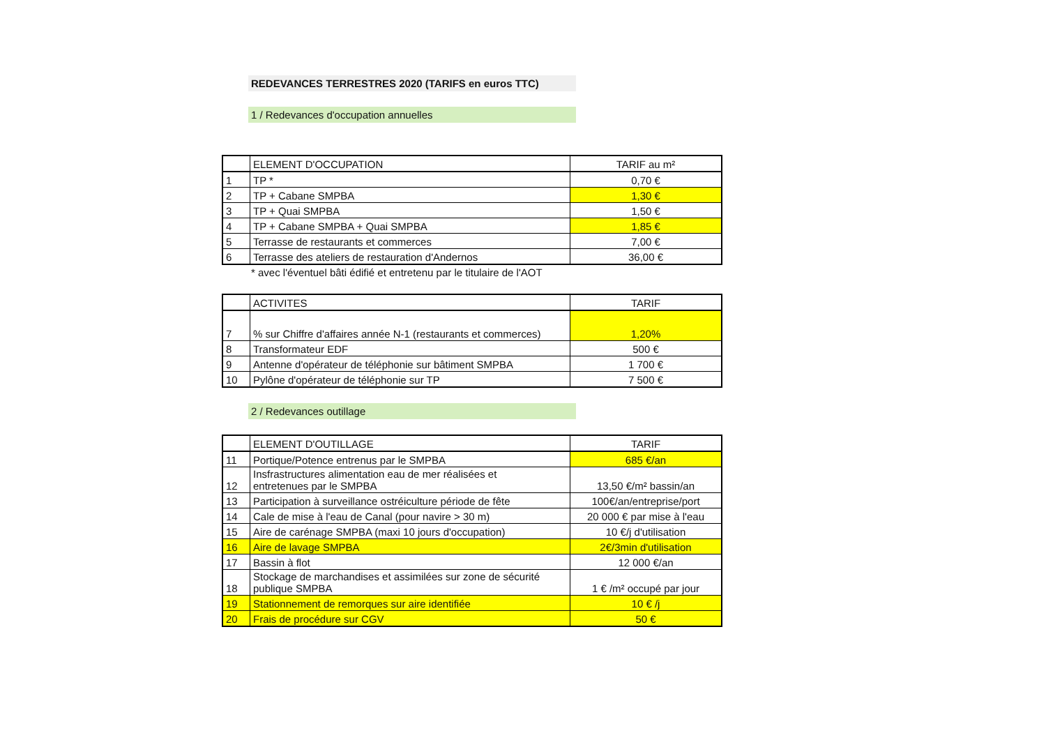REDEVANCES TERRESTRES 2020 (TARIFS en euros TTC)
1 / Redevances d'occupation annuelles
| | ELEMENT D'OCCUPATION | TARIF au m² |
| --- | --- | --- |
| 1 | TP * | 0,70 € |
| 2 | TP + Cabane SMPBA | 1,30 € |
| 3 | TP + Quai SMPBA | 1,50 € |
| 4 | TP + Cabane SMPBA + Quai SMPBA | 1,85 € |
| 5 | Terrasse de restaurants et commerces | 7,00 € |
| 6 | Terrasse des ateliers de restauration d'Andernos | 36,00 € |
* avec l'éventuel bâti édifié et entretenu par le titulaire de l'AOT
| | ACTIVITES | TARIF |
| --- | --- | --- |
| 7 | % sur Chiffre d'affaires année N-1 (restaurants et commerces) | 1,20% |
| 8 | Transformateur EDF | 500 € |
| 9 | Antenne d'opérateur de téléphonie sur bâtiment SMPBA | 1 700 € |
| 10 | Pylône d'opérateur de téléphonie sur TP | 7 500 € |
2 / Redevances outillage
| | ELEMENT D'OUTILLAGE | TARIF |
| --- | --- | --- |
| 11 | Portique/Potence entrenus par le SMPBA | 685 €/an |
| 12 | Insfrastructures alimentation eau de mer réalisées et entretenues par le SMPBA | 13,50 €/m² bassin/an |
| 13 | Participation à surveillance ostréiculture période de fête | 100€/an/entreprise/port |
| 14 | Cale de mise à l'eau de Canal (pour navire > 30 m) | 20 000 € par mise à l'eau |
| 15 | Aire de carénage SMPBA (maxi 10 jours d'occupation) | 10 €/j d'utilisation |
| 16 | Aire de lavage SMPBA | 2€/3min d'utilisation |
| 17 | Bassin à flot | 12 000 €/an |
| 18 | Stockage de marchandises et assimilées sur zone de sécurité publique SMPBA | 1 € /m² occupé par jour |
| 19 | Stationnement de remorques sur aire identifiée | 10 € /j |
| 20 | Frais de procédure sur CGV | 50 € |